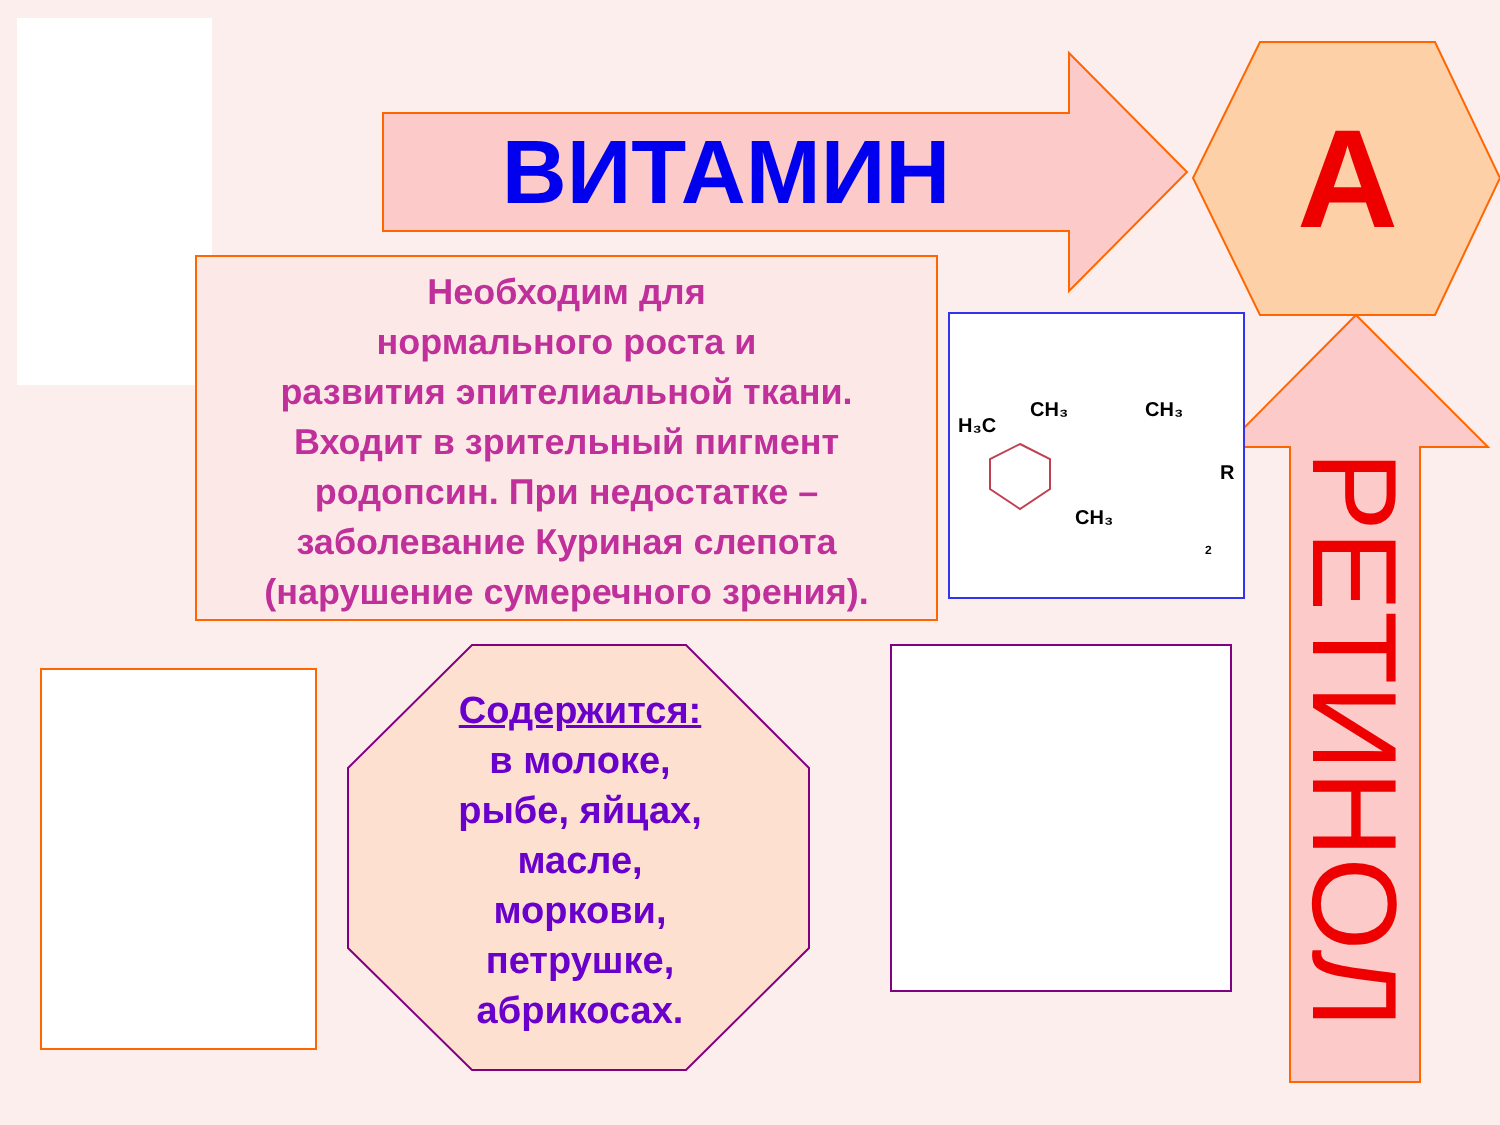ВИТАМИН А
Необходим для
нормального роста и
развития эпителиальной ткани.
Входит в зрительный пигмент
родопсин. При недостатке –
заболевание Куриная слепота
(нарушение сумеречного зрения).
H₃C
CH₃
CH₃
CH₃
R
2
Содержится:
в молоке,
рыбе, яйцах,
масле,
моркови,
петрушке,
абрикосах.
РЕТИНОЛ